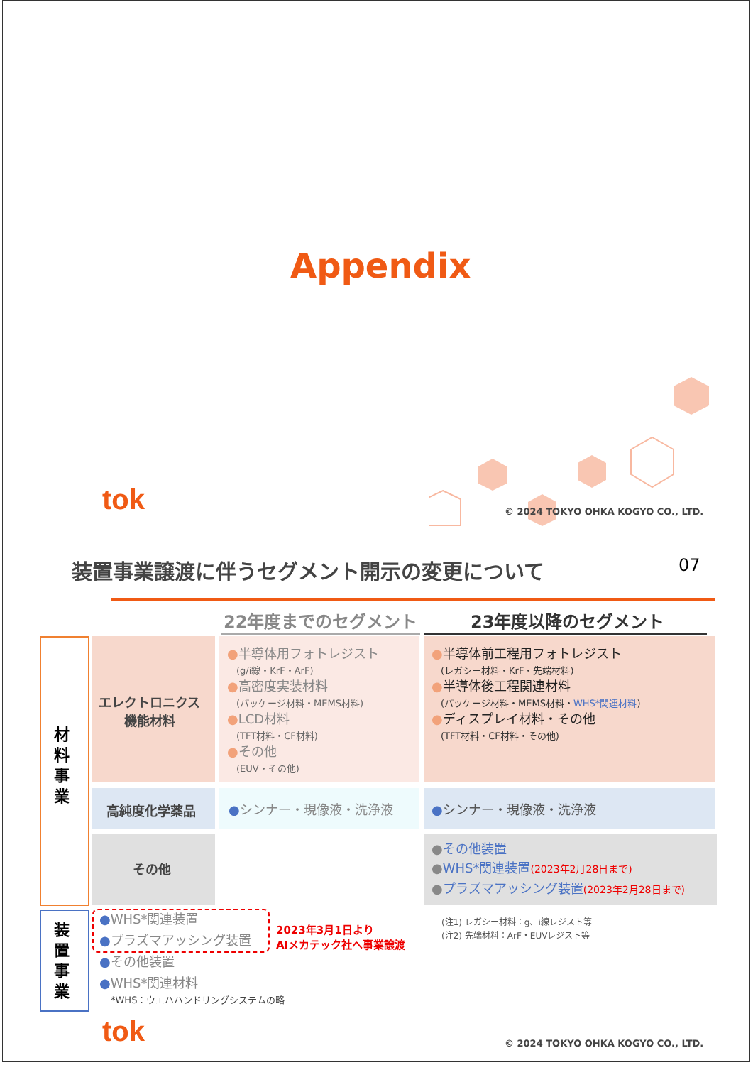Appendix
tok © 2024 TOKYO OHKA KOGYO CO., LTD.
装置事業譲渡に伴うセグメント開示の変更について 07
22年度までのセグメント 23年度以降のセグメント
材料事業
装置事業
エレクトロニクス
機能材料
高純度化学薬品
その他
●半導体用フォトレジスト
　(g/i線・KrF・ArF)
●高密度実装材料
　(パッケージ材料・MEMS材料)
●LCD材料
　(TFT材料・CF材料)
●その他
　(EUV・その他)
●シンナー・現像液・洗浄液
●半導体前工程用フォトレジスト
　(レガシー材料・KrF・先端材料)
●半導体後工程関連材料
　(パッケージ材料・MEMS材料・WHS*関連材料)
●ディスプレイ材料・その他
　(TFT材料・CF材料・その他)
●シンナー・現像液・洗浄液
●その他装置
●WHS*関連装置(2023年2月28日まで)
●プラズマアッシング装置(2023年2月28日まで)
●WHS*関連装置
●プラズマアッシング装置
●その他装置
●WHS*関連材料
*WHS：ウエハハンドリングシステムの略
2023年3月1日より
AIメカテック社へ事業譲渡
(注1) レガシー材料：g、i線レジスト等
(注2) 先端材料：ArF・EUVレジスト等
tok © 2024 TOKYO OHKA KOGYO CO., LTD.